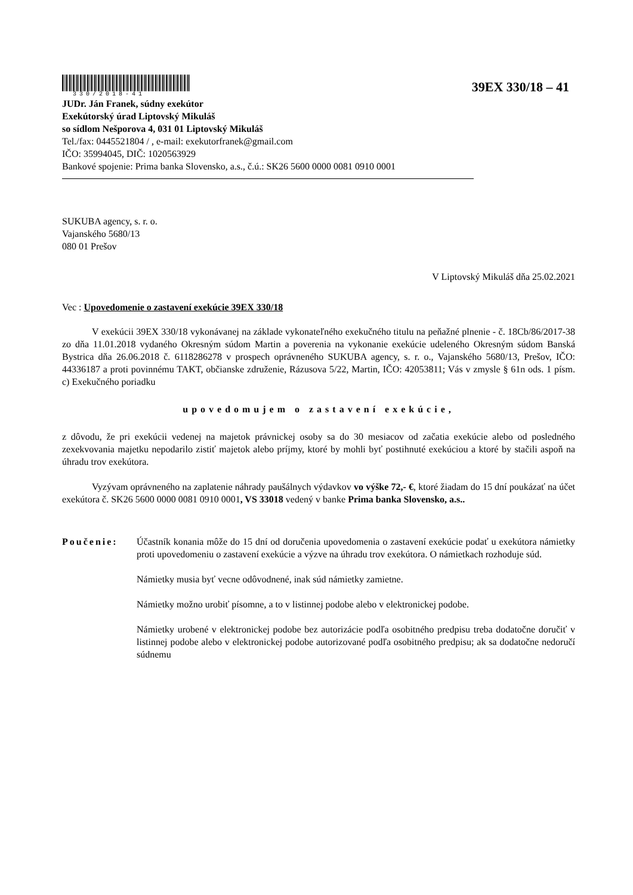330/2018-41
39EX 330/18 – 41
JUDr. Ján Franek, súdny exekútor
Exekútorský úrad Liptovský Mikuláš
so sídlom Nešporova 4, 031 01 Liptovský Mikuláš
Tel./fax: 0445521804 / , e-mail: exekutorfranek@gmail.com
IČO: 35994045, DIČ: 1020563929
Bankové spojenie: Prima banka Slovensko, a.s., č.ú.: SK26 5600 0000 0081 0910 0001
SUKUBA agency, s. r. o.
Vajanského 5680/13
080 01 Prešov
V Liptovský Mikuláš dňa 25.02.2021
Vec : Upovedomenie o zastavení exekúcie 39EX 330/18
V exekúcii 39EX 330/18 vykonávanej na základe vykonateľného exekučného titulu na peňažné plnenie - č. 18Cb/86/2017-38 zo dňa 11.01.2018 vydaného Okresným súdom Martin a poverenia na vykonanie exekúcie udeleného Okresným súdom Banská Bystrica dňa 26.06.2018 č. 6118286278 v prospech oprávneného SUKUBA agency, s. r. o., Vajanského 5680/13, Prešov, IČO: 44336187 a proti povinnému TAKT, občianske združenie, Rázusova 5/22, Martin, IČO: 42053811; Vás v zmysle § 61n ods. 1 písm. c) Exekučného poriadku
upovedomujem o zastavení exekúcie,
z dôvodu, že pri exekúcii vedenej na majetok právnickej osoby sa do 30 mesiacov od začatia exekúcie alebo od posledného zexekvovania majetku nepodarilo zistiť majetok alebo príjmy, ktoré by mohli byť postihnuté exekúciou a ktoré by stačili aspoň na úhradu trov exekútora.
Vyzývam oprávneného na zaplatenie náhrady paušálnych výdavkov vo výške 72,- €, ktoré žiadam do 15 dní poukázať na účet exekútora č. SK26 5600 0000 0081 0910 0001, VS 33018 vedený v banke Prima banka Slovensko, a.s..
Poučenie: Účastník konania môže do 15 dní od doručenia upovedomenia o zastavení exekúcie podať u exekútora námietky proti upovedomeniu o zastavení exekúcie a výzve na úhradu trov exekútora. O námietkach rozhoduje súd.
Námietky musia byť vecne odôvodnené, inak súd námietky zamietne.
Námietky možno urobiť písomne, a to v listinnej podobe alebo v elektronickej podobe.
Námietky urobené v elektronickej podobe bez autorizácie podľa osobitného predpisu treba dodatočne doručiť v listinnej podobe alebo v elektronickej podobe autorizované podľa osobitného predpisu; ak sa dodatočne nedoručí súdnemu